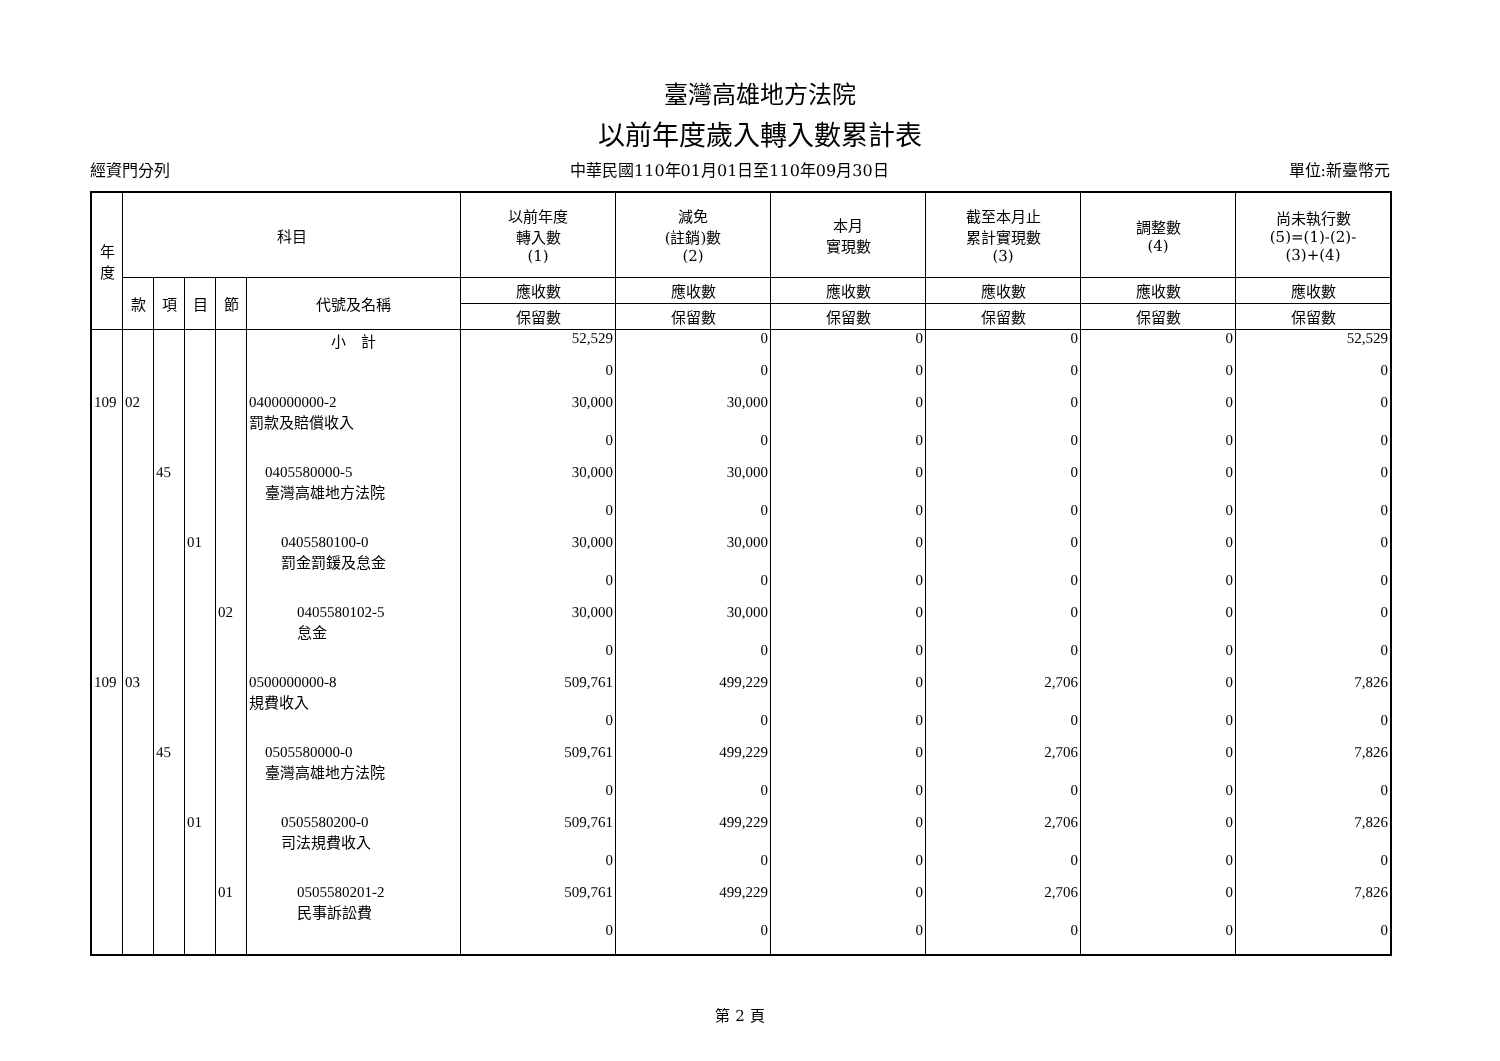臺灣高雄地方法院
以前年度歲入轉入數累計表
經資門分列 中華民國110年01月01日至110年09月30日 單位:新臺幣元
| 年 度 | 科目 | | | | | 以前年度 轉入數 (1) | 減免 (註銷)數 (2) | 本月 實現數 | 截至本月止 累計實現數 (3) | 調整數 (4) | 尚未執行數 (5)=(1)-(2)- (3)+(4) |
| --- | --- | --- | --- | --- | --- | --- | --- | --- | --- | --- | --- |
| | 款 | 項 | 目 | 節 | 代號及名稱 | 應收數 | 應收數 | 應收數 | 應收數 | 應收數 | 應收數 |
| | | | | | | 保留數 | 保留數 | 保留數 | 保留數 | 保留數 | 保留數 |
| | | | | | 小 計 | 52,529 | 0 | 0 | 0 | 0 | 52,529 |
| | | | | | | 0 | 0 | 0 | 0 | 0 | 0 |
| 109 | 02 | | | | 0400000000-2 罰款及賠償收入 | 30,000 | 30,000 | 0 | 0 | 0 | 0 |
| | | | | | | 0 | 0 | 0 | 0 | 0 | 0 |
| | | 45 | | | 0405580000-5 臺灣高雄地方法院 | 30,000 | 30,000 | 0 | 0 | 0 | 0 |
| | | | | | | 0 | 0 | 0 | 0 | 0 | 0 |
| | | | 01 | | 0405580100-0 罰金罰鍰及怠金 | 30,000 | 30,000 | 0 | 0 | 0 | 0 |
| | | | | | | 0 | 0 | 0 | 0 | 0 | 0 |
| | | | | 02 | 0405580102-5 怠金 | 30,000 | 30,000 | 0 | 0 | 0 | 0 |
| | | | | | | 0 | 0 | 0 | 0 | 0 | 0 |
| 109 | 03 | | | | 0500000000-8 規費收入 | 509,761 | 499,229 | 0 | 2,706 | 0 | 7,826 |
| | | | | | | 0 | 0 | 0 | 0 | 0 | 0 |
| | | 45 | | | 0505580000-0 臺灣高雄地方法院 | 509,761 | 499,229 | 0 | 2,706 | 0 | 7,826 |
| | | | | | | 0 | 0 | 0 | 0 | 0 | 0 |
| | | | 01 | | 0505580200-0 司法規費收入 | 509,761 | 499,229 | 0 | 2,706 | 0 | 7,826 |
| | | | | | | 0 | 0 | 0 | 0 | 0 | 0 |
| | | | | 01 | 0505580201-2 民事訴訟費 | 509,761 | 499,229 | 0 | 2,706 | 0 | 7,826 |
| | | | | | | 0 | 0 | 0 | 0 | 0 | 0 |
第 2 頁